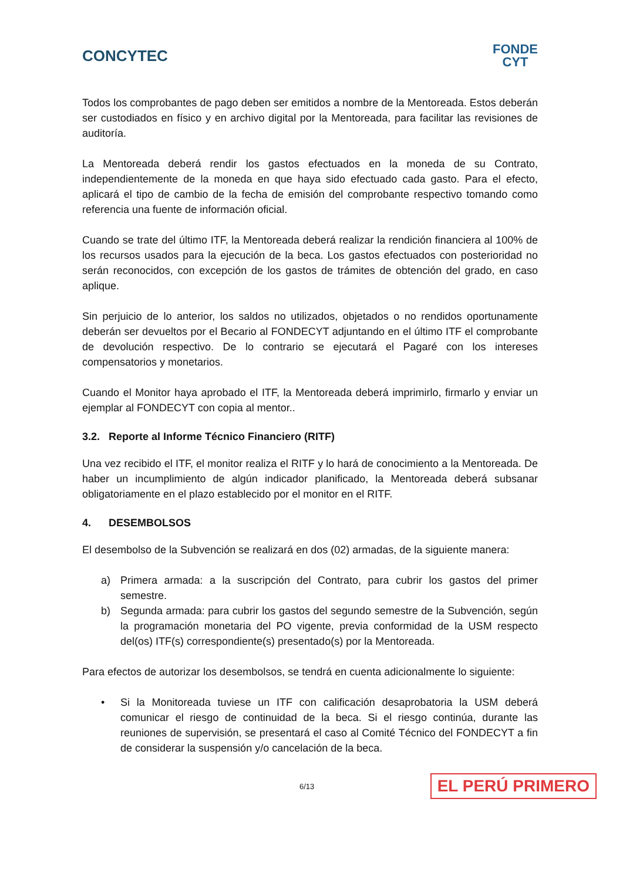CONCYTEC
FONDE
CYT
Todos los comprobantes de pago deben ser emitidos a nombre de la Mentoreada. Estos deberán ser custodiados en físico y en archivo digital por la Mentoreada, para facilitar las revisiones de auditoría.
La Mentoreada deberá rendir los gastos efectuados en la moneda de su Contrato, independientemente de la moneda en que haya sido efectuado cada gasto. Para el efecto, aplicará el tipo de cambio de la fecha de emisión del comprobante respectivo tomando como referencia una fuente de información oficial.
Cuando se trate del último ITF, la Mentoreada deberá realizar la rendición financiera al 100% de los recursos usados para la ejecución de la beca. Los gastos efectuados con posterioridad no serán reconocidos, con excepción de los gastos de trámites de obtención del grado, en caso aplique.
Sin perjuicio de lo anterior, los saldos no utilizados, objetados o no rendidos oportunamente deberán ser devueltos por el Becario al FONDECYT adjuntando en el último ITF el comprobante de devolución respectivo. De lo contrario se ejecutará el Pagaré con los intereses compensatorios y monetarios.
Cuando el Monitor haya aprobado el ITF, la Mentoreada deberá imprimirlo, firmarlo y enviar un ejemplar al FONDECYT con copia al mentor..
3.2. Reporte al Informe Técnico Financiero (RITF)
Una vez recibido el ITF, el monitor realiza el RITF y lo hará de conocimiento a la Mentoreada. De haber un incumplimiento de algún indicador planificado, la Mentoreada deberá subsanar obligatoriamente en el plazo establecido por el monitor en el RITF.
4. DESEMBOLSOS
El desembolso de la Subvención se realizará en dos (02) armadas, de la siguiente manera:
a) Primera armada: a la suscripción del Contrato, para cubrir los gastos del primer semestre.
b) Segunda armada: para cubrir los gastos del segundo semestre de la Subvención, según la programación monetaria del PO vigente, previa conformidad de la USM respecto del(os) ITF(s) correspondiente(s) presentado(s) por la Mentoreada.
Para efectos de autorizar los desembolsos, se tendrá en cuenta adicionalmente lo siguiente:
• Si la Monitoreada tuviese un ITF con calificación desaprobatoria la USM deberá comunicar el riesgo de continuidad de la beca. Si el riesgo continúa, durante las reuniones de supervisión, se presentará el caso al Comité Técnico del FONDECYT a fin de considerar la suspensión y/o cancelación de la beca.
6/13 EL PERÚ PRIMERO